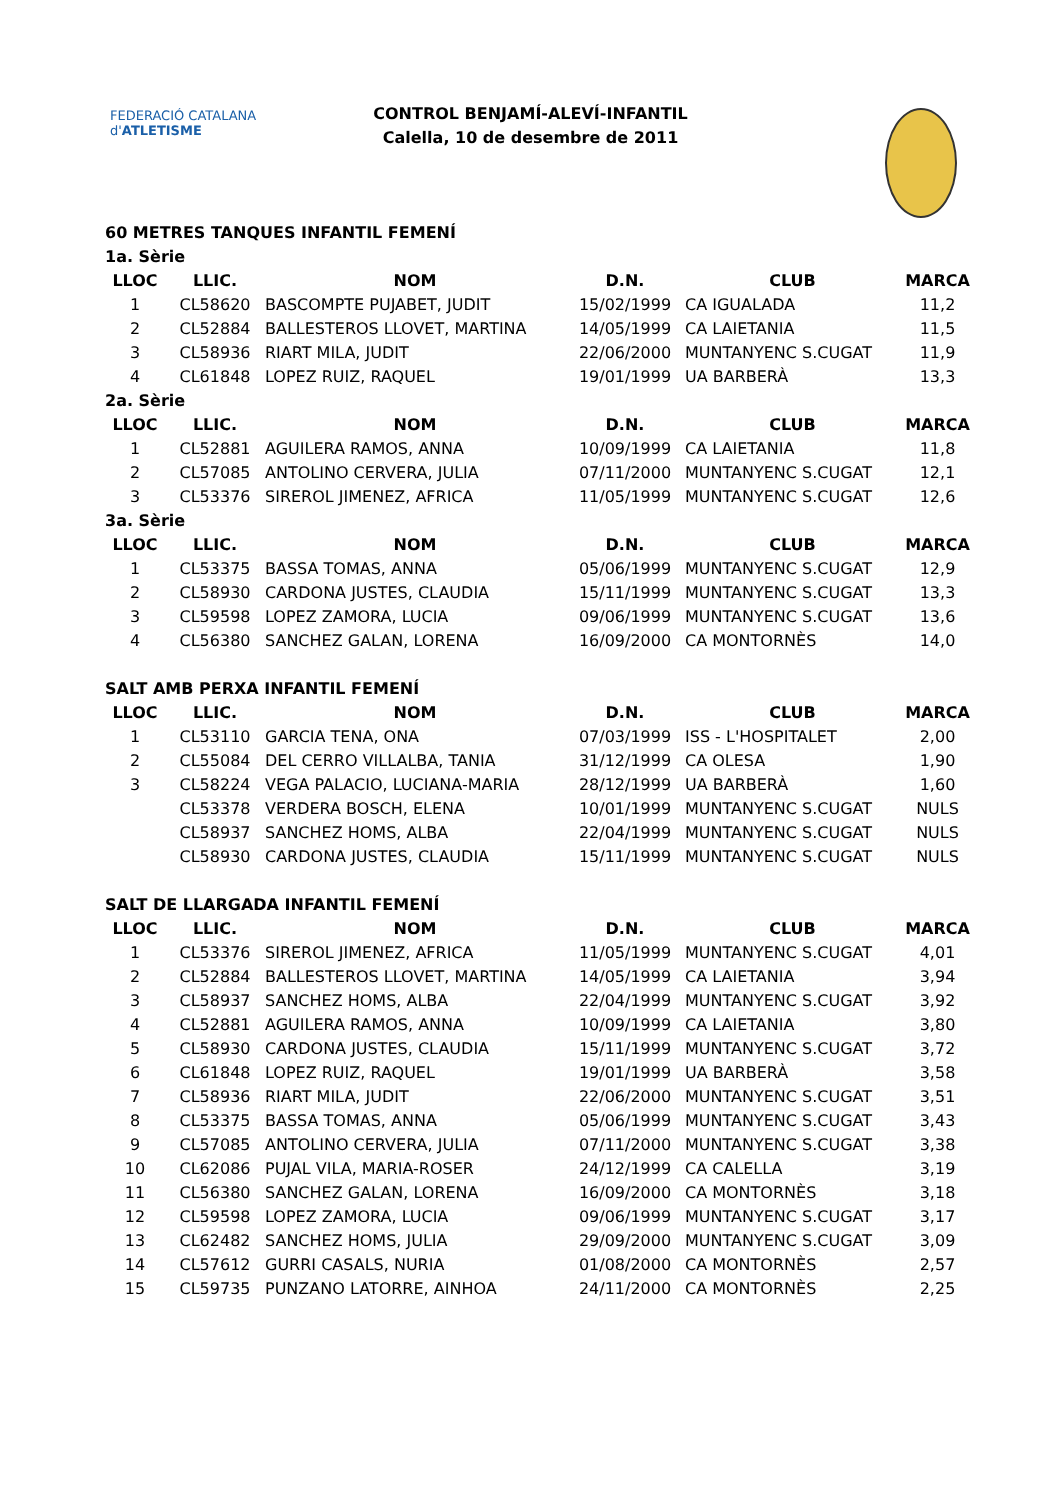FEDERACIÓ CATALANA d'ATLETISME
CONTROL BENJAMÍ-ALEVÍ-INFANTIL
Calella, 10 de desembre de 2011
| 60 METRES TANQUES INFANTIL FEMENÍ | | | | | |
| 1a. Sèrie | | | | | |
| LLOC | LLIC. | NOM | D.N. | CLUB | MARCA |
| 1 | CL58620 | BASCOMPTE PUJABET, JUDIT | 15/02/1999 | CA IGUALADA | 11,2 |
| 2 | CL52884 | BALLESTEROS LLOVET, MARTINA | 14/05/1999 | CA LAIETANIA | 11,5 |
| 3 | CL58936 | RIART MILA, JUDIT | 22/06/2000 | MUNTANYENC S.CUGAT | 11,9 |
| 4 | CL61848 | LOPEZ RUIZ, RAQUEL | 19/01/1999 | UA BARBERÀ | 13,3 |
| 2a. Sèrie | | | | | |
| LLOC | LLIC. | NOM | D.N. | CLUB | MARCA |
| 1 | CL52881 | AGUILERA RAMOS, ANNA | 10/09/1999 | CA LAIETANIA | 11,8 |
| 2 | CL57085 | ANTOLINO CERVERA, JULIA | 07/11/2000 | MUNTANYENC S.CUGAT | 12,1 |
| 3 | CL53376 | SIREROL JIMENEZ, AFRICA | 11/05/1999 | MUNTANYENC S.CUGAT | 12,6 |
| 3a. Sèrie | | | | | |
| LLOC | LLIC. | NOM | D.N. | CLUB | MARCA |
| 1 | CL53375 | BASSA TOMAS, ANNA | 05/06/1999 | MUNTANYENC S.CUGAT | 12,9 |
| 2 | CL58930 | CARDONA JUSTES, CLAUDIA | 15/11/1999 | MUNTANYENC S.CUGAT | 13,3 |
| 3 | CL59598 | LOPEZ ZAMORA, LUCIA | 09/06/1999 | MUNTANYENC S.CUGAT | 13,6 |
| 4 | CL56380 | SANCHEZ GALAN, LORENA | 16/09/2000 | CA MONTORNÈS | 14,0 |
| SALT AMB PERXA INFANTIL FEMENÍ | | | | | |
| LLOC | LLIC. | NOM | D.N. | CLUB | MARCA |
| 1 | CL53110 | GARCIA TENA, ONA | 07/03/1999 | ISS - L'HOSPITALET | 2,00 |
| 2 | CL55084 | DEL CERRO VILLALBA, TANIA | 31/12/1999 | CA OLESA | 1,90 |
| 3 | CL58224 | VEGA PALACIO, LUCIANA-MARIA | 28/12/1999 | UA BARBERÀ | 1,60 |
| | CL53378 | VERDERA BOSCH, ELENA | 10/01/1999 | MUNTANYENC S.CUGAT | NULS |
| | CL58937 | SANCHEZ HOMS, ALBA | 22/04/1999 | MUNTANYENC S.CUGAT | NULS |
| | CL58930 | CARDONA JUSTES, CLAUDIA | 15/11/1999 | MUNTANYENC S.CUGAT | NULS |
| SALT DE LLARGADA INFANTIL FEMENÍ | | | | | |
| LLOC | LLIC. | NOM | D.N. | CLUB | MARCA |
| 1 | CL53376 | SIREROL JIMENEZ, AFRICA | 11/05/1999 | MUNTANYENC S.CUGAT | 4,01 |
| 2 | CL52884 | BALLESTEROS LLOVET, MARTINA | 14/05/1999 | CA LAIETANIA | 3,94 |
| 3 | CL58937 | SANCHEZ HOMS, ALBA | 22/04/1999 | MUNTANYENC S.CUGAT | 3,92 |
| 4 | CL52881 | AGUILERA RAMOS, ANNA | 10/09/1999 | CA LAIETANIA | 3,80 |
| 5 | CL58930 | CARDONA JUSTES, CLAUDIA | 15/11/1999 | MUNTANYENC S.CUGAT | 3,72 |
| 6 | CL61848 | LOPEZ RUIZ, RAQUEL | 19/01/1999 | UA BARBERÀ | 3,58 |
| 7 | CL58936 | RIART MILA, JUDIT | 22/06/2000 | MUNTANYENC S.CUGAT | 3,51 |
| 8 | CL53375 | BASSA TOMAS, ANNA | 05/06/1999 | MUNTANYENC S.CUGAT | 3,43 |
| 9 | CL57085 | ANTOLINO CERVERA, JULIA | 07/11/2000 | MUNTANYENC S.CUGAT | 3,38 |
| 10 | CL62086 | PUJAL VILA, MARIA-ROSER | 24/12/1999 | CA CALELLA | 3,19 |
| 11 | CL56380 | SANCHEZ GALAN, LORENA | 16/09/2000 | CA MONTORNÈS | 3,18 |
| 12 | CL59598 | LOPEZ ZAMORA, LUCIA | 09/06/1999 | MUNTANYENC S.CUGAT | 3,17 |
| 13 | CL62482 | SANCHEZ HOMS, JULIA | 29/09/2000 | MUNTANYENC S.CUGAT | 3,09 |
| 14 | CL57612 | GURRI CASALS, NURIA | 01/08/2000 | CA MONTORNÈS | 2,57 |
| 15 | CL59735 | PUNZANO LATORRE, AINHOA | 24/11/2000 | CA MONTORNÈS | 2,25 |